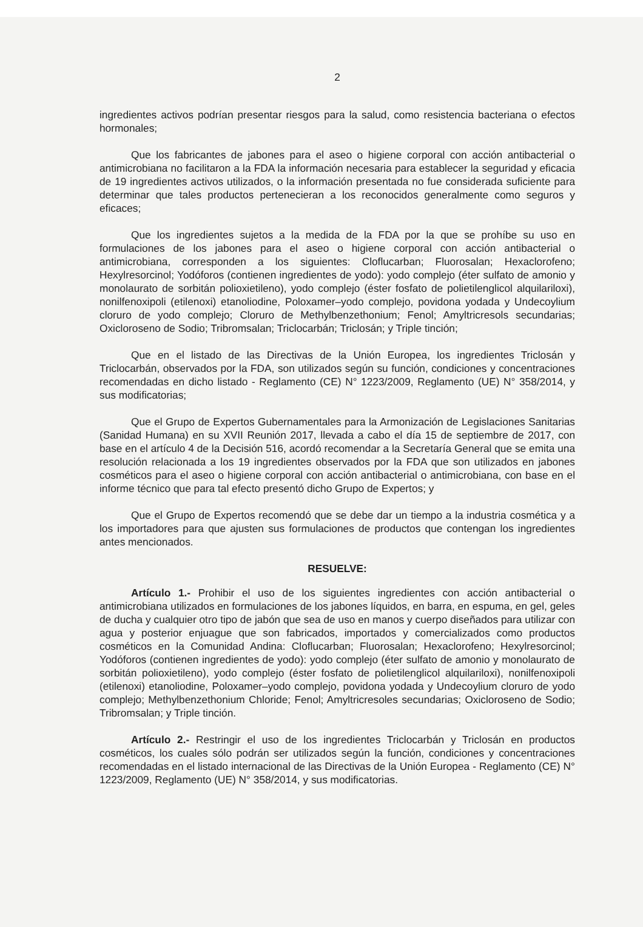2
ingredientes activos podrían presentar riesgos para la salud, como resistencia bacteriana o efectos hormonales;
Que los fabricantes de jabones para el aseo o higiene corporal con acción antibacterial o antimicrobiana no facilitaron a la FDA la información necesaria para establecer la seguridad y eficacia de 19 ingredientes activos utilizados, o la información presentada no fue considerada suficiente para determinar que tales productos pertenecieran a los reconocidos generalmente como seguros y eficaces;
Que los ingredientes sujetos a la medida de la FDA por la que se prohíbe su uso en formulaciones de los jabones para el aseo o higiene corporal con acción antibacterial o antimicrobiana, corresponden a los siguientes: Cloflucarban; Fluorosalan; Hexaclorofeno; Hexylresorcinol; Yodóforos (contienen ingredientes de yodo): yodo complejo (éter sulfato de amonio y monolaurato de sorbitán polioxietileno), yodo complejo (éster fosfato de polietilenglicol alquilariloxi), nonilfenoxipoli (etilenoxi) etanoliodine, Poloxamer–yodo complejo, povidona yodada y Undecoylium cloruro de yodo complejo; Cloruro de Methylbenzethonium; Fenol; Amyltricresols secundarias; Oxicloroseno de Sodio; Tribromsalan; Triclocarbán; Triclosán; y Triple tinción;
Que en el listado de las Directivas de la Unión Europea, los ingredientes Triclosán y Triclocarbán, observados por la FDA, son utilizados según su función, condiciones y concentraciones recomendadas en dicho listado - Reglamento (CE) N° 1223/2009, Reglamento (UE) N° 358/2014, y sus modificatorias;
Que el Grupo de Expertos Gubernamentales para la Armonización de Legislaciones Sanitarias (Sanidad Humana) en su XVII Reunión 2017, llevada a cabo el día 15 de septiembre de 2017, con base en el artículo 4 de la Decisión 516, acordó recomendar a la Secretaría General que se emita una resolución relacionada a los 19 ingredientes observados por la FDA que son utilizados en jabones cosméticos para el aseo o higiene corporal con acción antibacterial o antimicrobiana, con base en el informe técnico que para tal efecto presentó dicho Grupo de Expertos; y
Que el Grupo de Expertos recomendó que se debe dar un tiempo a la industria cosmética y a los importadores para que ajusten sus formulaciones de productos que contengan los ingredientes antes mencionados.
RESUELVE:
Artículo 1.- Prohibir el uso de los siguientes ingredientes con acción antibacterial o antimicrobiana utilizados en formulaciones de los jabones líquidos, en barra, en espuma, en gel, geles de ducha y cualquier otro tipo de jabón que sea de uso en manos y cuerpo diseñados para utilizar con agua y posterior enjuague que son fabricados, importados y comercializados como productos cosméticos en la Comunidad Andina: Cloflucarban; Fluorosalan; Hexaclorofeno; Hexylresorcinol; Yodóforos (contienen ingredientes de yodo): yodo complejo (éter sulfato de amonio y monolaurato de sorbitán polioxietileno), yodo complejo (éster fosfato de polietilenglicol alquilariloxi), nonilfenoxipoli (etilenoxi) etanoliodine, Poloxamer–yodo complejo, povidona yodada y Undecoylium cloruro de yodo complejo; Methylbenzethonium Chloride; Fenol; Amyltricresoles secundarias; Oxicloroseno de Sodio; Tribromsalan; y Triple tinción.
Artículo 2.- Restringir el uso de los ingredientes Triclocarbán y Triclosán en productos cosméticos, los cuales sólo podrán ser utilizados según la función, condiciones y concentraciones recomendadas en el listado internacional de las Directivas de la Unión Europea - Reglamento (CE) N° 1223/2009, Reglamento (UE) N° 358/2014, y sus modificatorias.